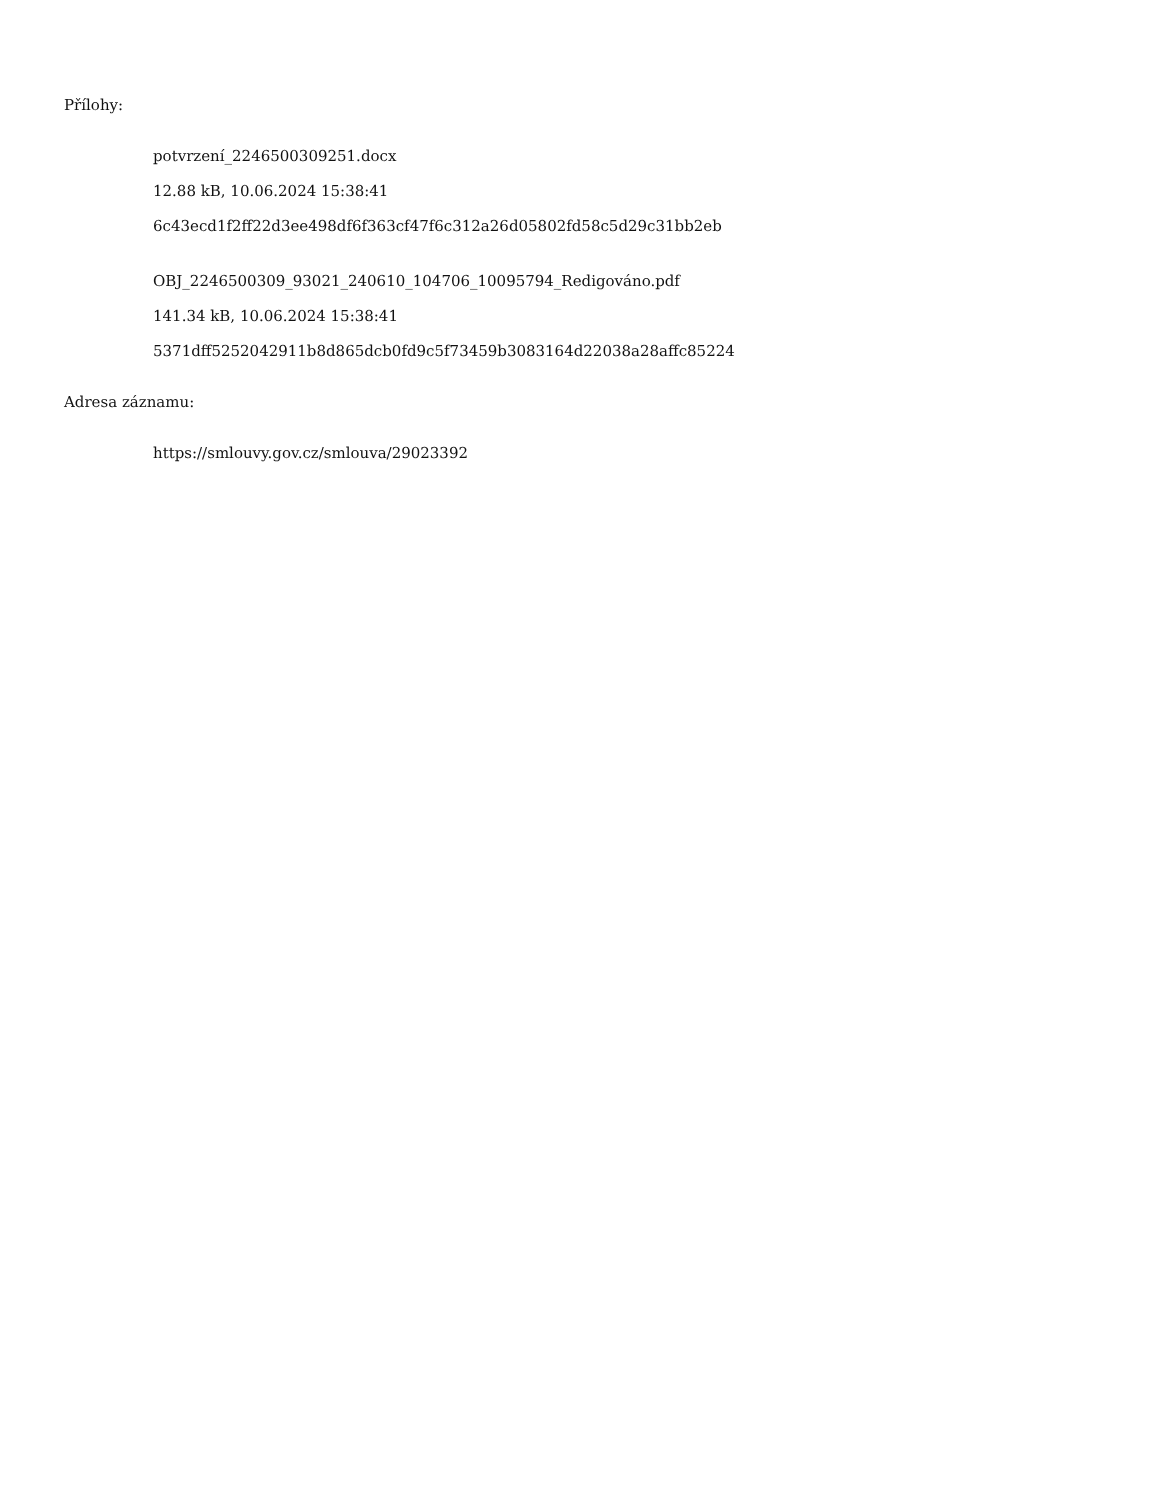Přílohy:
potvrzení_2246500309251.docx
12.88 kB, 10.06.2024 15:38:41
6c43ecd1f2ff22d3ee498df6f363cf47f6c312a26d05802fd58c5d29c31bb2eb
OBJ_2246500309_93021_240610_104706_10095794_Redigováno.pdf
141.34 kB, 10.06.2024 15:38:41
5371dff5252042911b8d865dcb0fd9c5f73459b3083164d22038a28affc85224
Adresa záznamu:
https://smlouvy.gov.cz/smlouva/29023392